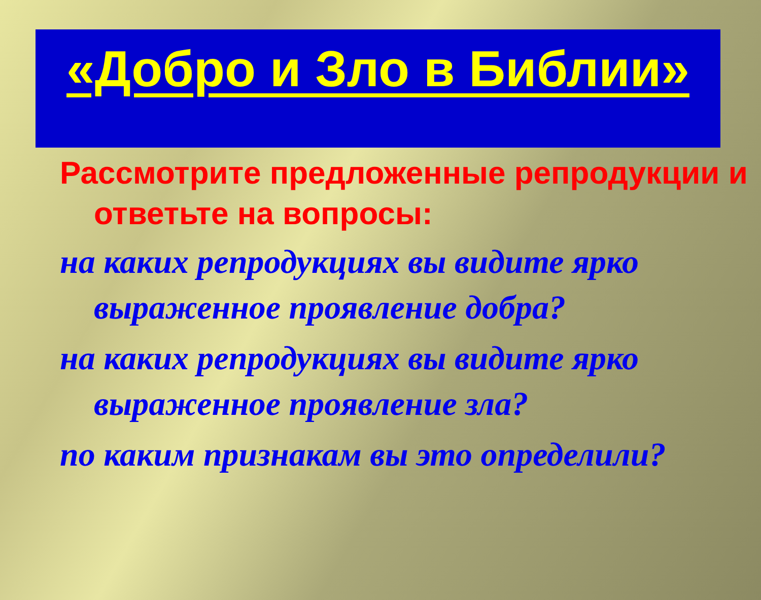«Добро и Зло в Библии»
Рассмотрите предложенные репродукции и ответьте на вопросы:
на каких репродукциях вы видите ярко выраженное проявление добра?
на каких репродукциях вы видите ярко выраженное проявление зла?
по каким признакам вы это определили?